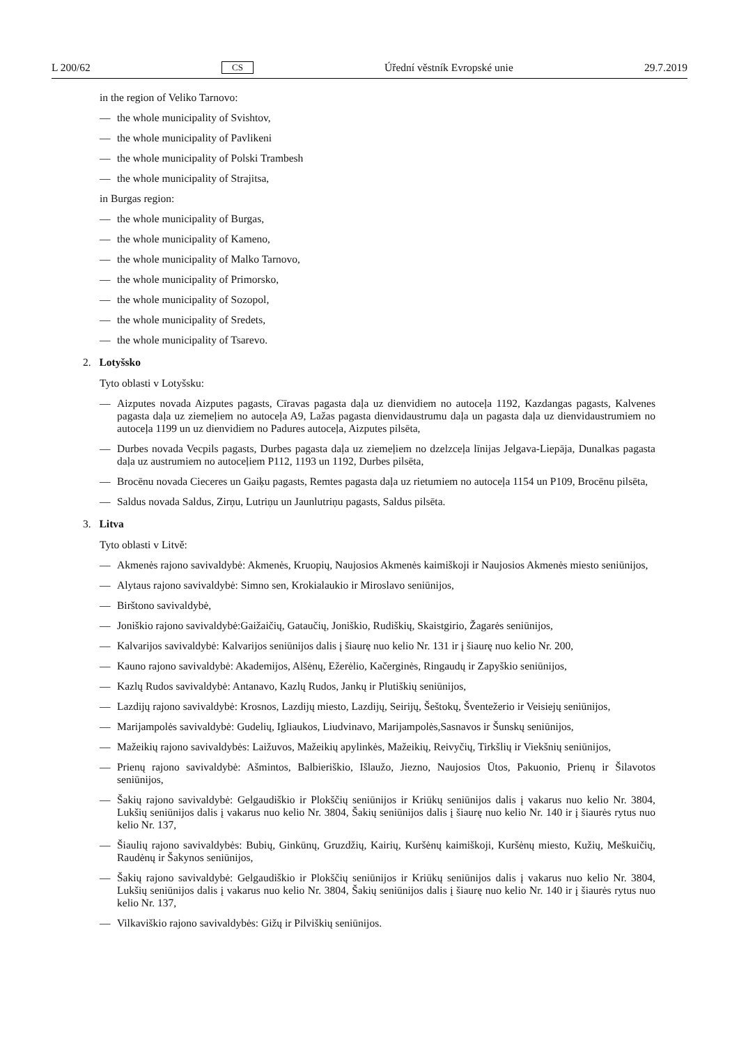L 200/62 CS Úřední věstník Evropské unie 29.7.2019
in the region of Veliko Tarnovo:
— the whole municipality of Svishtov,
— the whole municipality of Pavlikeni
— the whole municipality of Polski Trambesh
— the whole municipality of Strajitsa,
in Burgas region:
— the whole municipality of Burgas,
— the whole municipality of Kameno,
— the whole municipality of Malko Tarnovo,
— the whole municipality of Primorsko,
— the whole municipality of Sozopol,
— the whole municipality of Sredets,
— the whole municipality of Tsarevo.
2. Lotyšsko
Tyto oblasti v Lotyšsku:
— Aizputes novada Aizputes pagasts, Cīravas pagasta daļa uz dienvidiem no autoceļa 1192, Kazdangas pagasts, Kalvenes pagasta daļa uz ziemeļiem no autoceļa A9, Lažas pagasta dienvidaustrumu daļa un pagasta daļa uz dienvidaustrumiem no autoceļa 1199 un uz dienvidiem no Padures autoceļa, Aizputes pilsēta,
— Durbes novada Vecpils pagasts, Durbes pagasta daļa uz ziemeļiem no dzelzceļa līnijas Jelgava-Liepāja, Dunalkas pagasta daļa uz austrumiem no autoceļiem P112, 1193 un 1192, Durbes pilsēta,
— Brocēnu novada Cieceres un Gaiķu pagasts, Remtes pagasta daļa uz rietumiem no autoceļa 1154 un P109, Brocēnu pilsēta,
— Saldus novada Saldus, Zirņu, Lutriņu un Jaunlutriņu pagasts, Saldus pilsēta.
3. Litva
Tyto oblasti v Litvě:
— Akmenės rajono savivaldybė: Akmenės, Kruopių, Naujosios Akmenės kaimiškoji ir Naujosios Akmenės miesto seniūnijos,
— Alytaus rajono savivaldybė: Simno sen, Krokialaukio ir Miroslavo seniūnijos,
— Birštono savivaldybė,
— Joniškio rajono savivaldybė:Gaižaičių, Gataučių, Joniškio, Rudiškių, Skaistgirio, Žagarės seniūnijos,
— Kalvarijos savivaldybė: Kalvarijos seniūnijos dalis į šiaurę nuo kelio Nr. 131 ir į šiaurę nuo kelio Nr. 200,
— Kauno rajono savivaldybė: Akademijos, Alšėnų, Ežerėlio, Kačerginės, Ringaudų ir Zapyškio seniūnijos,
— Kazlų Rudos savivaldybė: Antanavo, Kazlų Rudos, Jankų ir Plutiškių seniūnijos,
— Lazdijų rajono savivaldybė: Krosnos, Lazdijų miesto, Lazdijų, Seirijų, Šeštokų, Šventežerio ir Veisiejų seniūnijos,
— Marijampolės savivaldybė: Gudelių, Igliaukos, Liudvinavo, Marijampolės,Sasnavos ir Šunskų seniūnijos,
— Mažeikių rajono savivaldybės: Laižuvos, Mažeikių apylinkės, Mažeikių, Reivyčių, Tirkšlių ir Viekšnių seniūnijos,
— Prienų rajono savivaldybė: Ašmintos, Balbieriškio, Išlaužo, Jiezno, Naujosios Ūtos, Pakuonio, Prienų ir Šilavotos seniūnijos,
— Šakių rajono savivaldybė: Gelgaudiškio ir Plokščių seniūnijos ir Kriūkų seniūnijos dalis į vakarus nuo kelio Nr. 3804, Lukšių seniūnijos dalis į vakarus nuo kelio Nr. 3804, Šakių seniūnijos dalis į šiaurę nuo kelio Nr. 140 ir į šiaurės rytus nuo kelio Nr. 137,
— Šiaulių rajono savivaldybės: Bubių, Ginkūnų, Gruzdžių, Kairių, Kuršėnų kaimiškoji, Kuršėnų miesto, Kužių, Meškuičių, Raudėnų ir Šakynos seniūnijos,
— Šakių rajono savivaldybė: Gelgaudiškio ir Plokščių seniūnijos ir Kriūkų seniūnijos dalis į vakarus nuo kelio Nr. 3804, Lukšių seniūnijos dalis į vakarus nuo kelio Nr. 3804, Šakių seniūnijos dalis į šiaurę nuo kelio Nr. 140 ir į šiaurės rytus nuo kelio Nr. 137,
— Vilkaviškio rajono savivaldybės: Gižų ir Pilviškių seniūnijos.